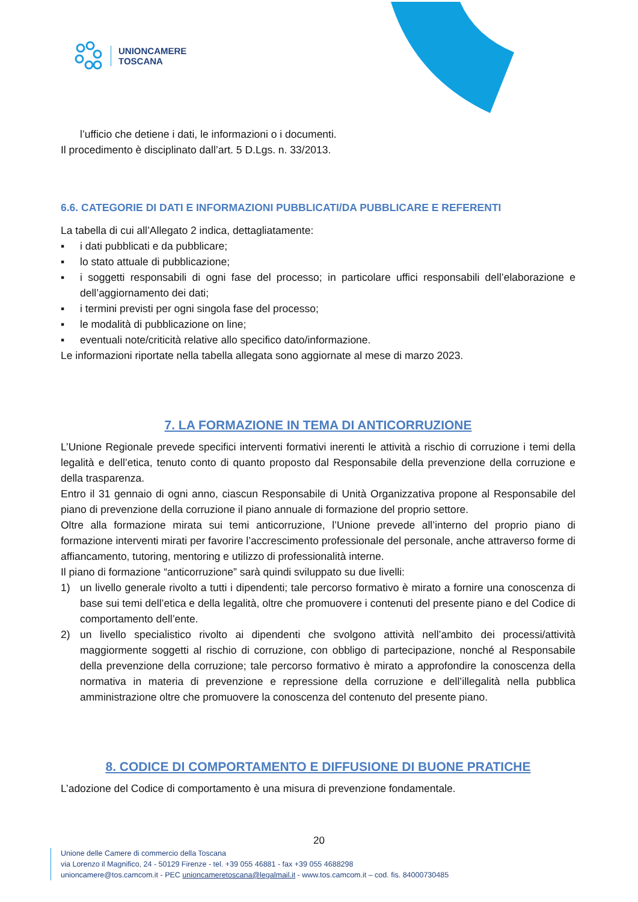UNIONCAMERE
TOSCANA
l’ufficio che detiene i dati, le informazioni o i documenti.
Il procedimento è disciplinato dall’art. 5 D.Lgs. n. 33/2013.
6.6. CATEGORIE DI DATI E INFORMAZIONI PUBBLICATI/DA PUBBLICARE E REFERENTI
La tabella di cui all’Allegato 2 indica, dettagliatamente:
▪ i dati pubblicati e da pubblicare;
▪ lo stato attuale di pubblicazione;
▪ i soggetti responsabili di ogni fase del processo; in particolare uffici responsabili dell’elaborazione e dell’aggiornamento dei dati;
▪ i termini previsti per ogni singola fase del processo;
▪ le modalità di pubblicazione on line;
▪ eventuali note/criticità relative allo specifico dato/informazione.
Le informazioni riportate nella tabella allegata sono aggiornate al mese di marzo 2023.
7. LA FORMAZIONE IN TEMA DI ANTICORRUZIONE
L’Unione Regionale prevede specifici interventi formativi inerenti le attività a rischio di corruzione i temi della legalità e dell’etica, tenuto conto di quanto proposto dal Responsabile della prevenzione della corruzione e della trasparenza.
Entro il 31 gennaio di ogni anno, ciascun Responsabile di Unità Organizzativa propone al Responsabile del piano di prevenzione della corruzione il piano annuale di formazione del proprio settore.
Oltre alla formazione mirata sui temi anticorruzione, l’Unione prevede all’interno del proprio piano di formazione interventi mirati per favorire l’accrescimento professionale del personale, anche attraverso forme di affiancamento, tutoring, mentoring e utilizzo di professionalità interne.
Il piano di formazione “anticorruzione” sarà quindi sviluppato su due livelli:
1) un livello generale rivolto a tutti i dipendenti; tale percorso formativo è mirato a fornire una conoscenza di base sui temi dell’etica e della legalità, oltre che promuovere i contenuti del presente piano e del Codice di comportamento dell’ente.
2) un livello specialistico rivolto ai dipendenti che svolgono attività nell’ambito dei processi/attività maggiormente soggetti al rischio di corruzione, con obbligo di partecipazione, nonché al Responsabile della prevenzione della corruzione; tale percorso formativo è mirato a approfondire la conoscenza della normativa in materia di prevenzione e repressione della corruzione e dell’illegalità nella pubblica amministrazione oltre che promuovere la conoscenza del contenuto del presente piano.
8. CODICE DI COMPORTAMENTO E DIFFUSIONE DI BUONE PRATICHE
L’adozione del Codice di comportamento è una misura di prevenzione fondamentale.
20
Unione delle Camere di commercio della Toscana
via Lorenzo il Magnifico, 24 - 50129 Firenze - tel. +39 055 46881 - fax +39 055 4688298
unioncamere@tos.camcom.it - PEC unioncameretoscana@legalmail.it - www.tos.camcom.it – cod. fis. 84000730485